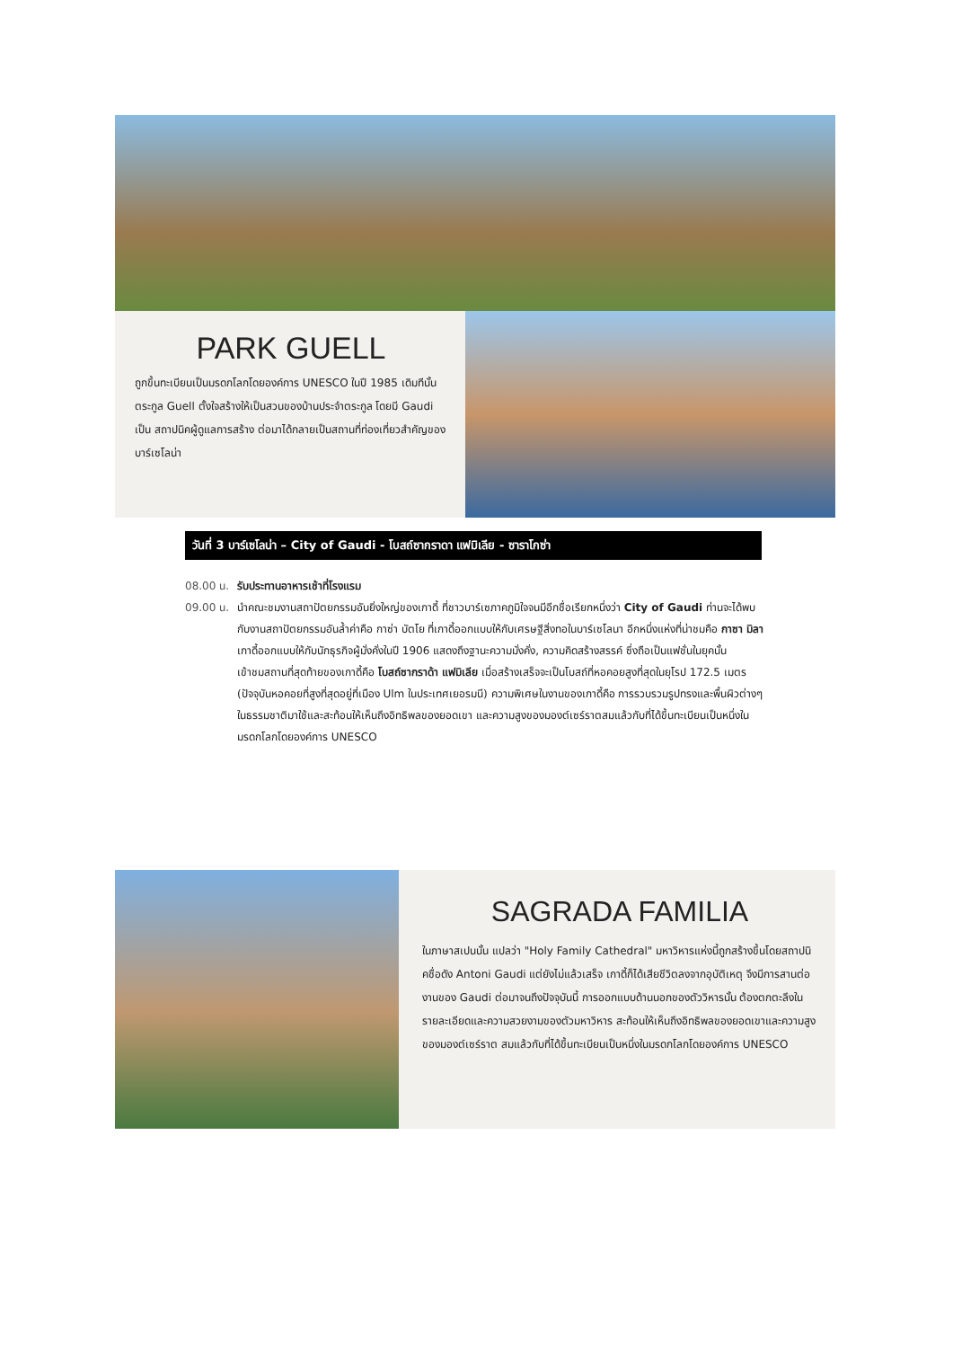PARK GUELL
ถูกขึ้นทะเบียนเป็นมรดกโลกโดยองค์การ UNESCO ในปี 1985 เดิมทีนั้นตระกูล Guell ตั้งใจสร้างให้เป็นสวนของบ้านประจำตระกูล โดยมี Gaudi เป็น สถาปนิคผู้ดูแลการสร้าง ต่อมาได้กลายเป็นสถานที่ท่องเที่ยวสำคัญของบาร์เซโลน่า
วันที่ 3 บาร์เซโลน่า – City of Gaudi - โบสถ์ซากราดา แฟมิเลีย - ซาราโกซ่า
08.00 น. รับประทานอาหารเช้าที่โรงแรม
09.00 น. นำคณะชมงานสถาปัตยกรรมอันยิ่งใหญ่ของเกาดี้ ที่ชาวบาร์เซภาคภูมิใจจนมีอีกชื่อเรียกหนึ่งว่า City of Gaudi ท่านจะได้พบกับงานสถาปัตยกรรมอันล้ำค่าคือ กาซ่า บัตโย ที่เกาดี้ออกแบบให้กับเศรษฐีสิ่งทอในบาร์เซโลนา อีกหนึ่งแห่งที่น่าชมคือ กาซา มิลา เกาดี้ออกแบบให้กับนักธุรกิจผู้มั่งคั่งในปี 1906 แสดงถึงฐานะความมั่งคั่ง, ความคิดสร้างสรรค์ ซึ่งถือเป็นแฟชั่นในยุคนั้น
เข้าชมสถานที่สุดท้ายของเกาดี้คือ โบสถ์ซากราด้า แฟมิเลีย เมื่อสร้างเสร็จจะเป็นโบสถ์ที่หอคอยสูงที่สุดในยุโรป 172.5 เมตร (ปัจจุบันหอคอยที่สูงที่สุดอยู่ที่เมือง Ulm ในประเทศเยอรมนี) ความพิเศษในงานของเกาดี้คือ การรวบรวมรูปทรงและพื้นผิวต่างๆ ในธรรมชาติมาใช้และสะท้อนให้เห็นถึงอิทธิพลของยอดเขา และความสูงของมองต์เซร์ราตสมแล้วกับที่ได้ขึ้นทะเบียนเป็นหนึ่งในมรดกโลกโดยองค์การ UNESCO
SAGRADA FAMILIA
ในภาษาสเปนนั้น แปลว่า "Holy Family Cathedral" มหาวิหารแห่งนี้ถูกสร้างขึ้นโดยสถาปนิคชื่อดัง Antoni Gaudi แต่ยังไม่แล้วเสร็จ เกาดี้ก็ได้เสียชีวิตลงจากอุบัติเหตุ จึงมีการสานต่องานของ Gaudi ต่อมาจนถึงปัจจุบันนี้ การออกแบบด้านนอกของตัววิหารนั้น ต้องตกตะลึงในรายละเอียดและความสวยงามของตัวมหาวิหาร สะท้อนให้เห็นถึงอิทธิพลของยอดเขาและความสูงของมองต์เซร์ราต สมแล้วกับที่ได้ขึ้นทะเบียนเป็นหนึ่งในมรดกโลกโดยองค์การ UNESCO